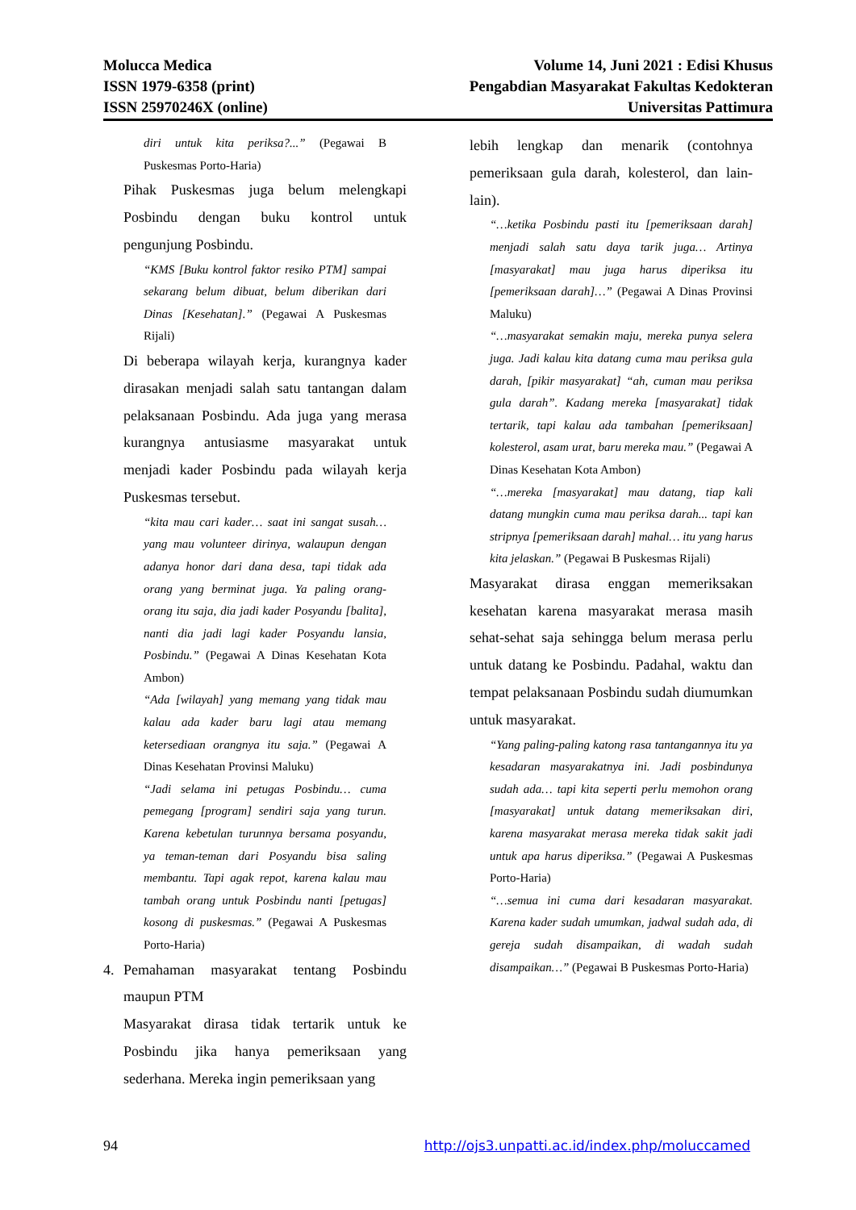Molucca Medica
ISSN 1979-6358 (print)
ISSN 25970246X (online)
Volume 14, Juni 2021 : Edisi Khusus
Pengabdian Masyarakat Fakultas Kedokteran
Universitas Pattimura
diri untuk kita periksa?...” (Pegawai B Puskesmas Porto-Haria)
Pihak Puskesmas juga belum melengkapi Posbindu dengan buku kontrol untuk pengunjung Posbindu.
“KMS [Buku kontrol faktor resiko PTM] sampai sekarang belum dibuat, belum diberikan dari Dinas [Kesehatan].” (Pegawai A Puskesmas Rijali)
Di beberapa wilayah kerja, kurangnya kader dirasakan menjadi salah satu tantangan dalam pelaksanaan Posbindu. Ada juga yang merasa kurangnya antusiasme masyarakat untuk menjadi kader Posbindu pada wilayah kerja Puskesmas tersebut.
“kita mau cari kader… saat ini sangat susah… yang mau volunteer dirinya, walaupun dengan adanya honor dari dana desa, tapi tidak ada orang yang berminat juga. Ya paling orang-orang itu saja, dia jadi kader Posyandu [balita], nanti dia jadi lagi kader Posyandu lansia, Posbindu.” (Pegawai A Dinas Kesehatan Kota Ambon)
“Ada [wilayah] yang memang yang tidak mau kalau ada kader baru lagi atau memang ketersediaan orangnya itu saja.” (Pegawai A Dinas Kesehatan Provinsi Maluku)
“Jadi selama ini petugas Posbindu… cuma pemegang [program] sendiri saja yang turun. Karena kebetulan turunnya bersama posyandu, ya teman-teman dari Posyandu bisa saling membantu. Tapi agak repot, karena kalau mau tambah orang untuk Posbindu nanti [petugas] kosong di puskesmas.” (Pegawai A Puskesmas Porto-Haria)
4. Pemahaman masyarakat tentang Posbindu maupun PTM
Masyarakat dirasa tidak tertarik untuk ke Posbindu jika hanya pemeriksaan yang sederhana. Mereka ingin pemeriksaan yang
lebih lengkap dan menarik (contohnya pemeriksaan gula darah, kolesterol, dan lain-lain).
“…ketika Posbindu pasti itu [pemeriksaan darah] menjadi salah satu daya tarik juga… Artinya [masyarakat] mau juga harus diperiksa itu [pemeriksaan darah]…” (Pegawai A Dinas Provinsi Maluku)
“…masyarakat semakin maju, mereka punya selera juga. Jadi kalau kita datang cuma mau periksa gula darah, [pikir masyarakat] “ah, cuman mau periksa gula darah”. Kadang mereka [masyarakat] tidak tertarik, tapi kalau ada tambahan [pemeriksaan] kolesterol, asam urat, baru mereka mau.” (Pegawai A Dinas Kesehatan Kota Ambon)
“…mereka [masyarakat] mau datang, tiap kali datang mungkin cuma mau periksa darah... tapi kan stripnya [pemeriksaan darah] mahal… itu yang harus kita jelaskan.” (Pegawai B Puskesmas Rijali)
Masyarakat dirasa enggan memeriksakan kesehatan karena masyarakat merasa masih sehat-sehat saja sehingga belum merasa perlu untuk datang ke Posbindu. Padahal, waktu dan tempat pelaksanaan Posbindu sudah diumumkan untuk masyarakat.
“Yang paling-paling katong rasa tantangannya itu ya kesadaran masyarakatnya ini. Jadi posbindunya sudah ada… tapi kita seperti perlu memohon orang [masyarakat] untuk datang memeriksakan diri, karena masyarakat merasa mereka tidak sakit jadi untuk apa harus diperiksa.” (Pegawai A Puskesmas Porto-Haria)
“…semua ini cuma dari kesadaran masyarakat. Karena kader sudah umumkan, jadwal sudah ada, di gereja sudah disampaikan, di wadah sudah disampaikan…” (Pegawai B Puskesmas Porto-Haria)
94 http://ojs3.unpatti.ac.id/index.php/moluccamed